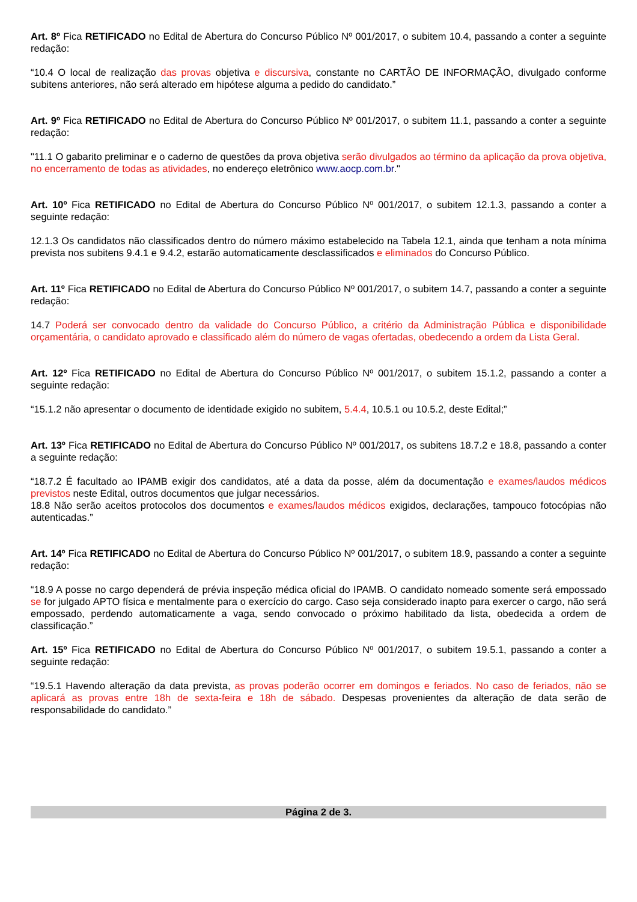Art. 8º Fica RETIFICADO no Edital de Abertura do Concurso Público Nº 001/2017, o subitem 10.4, passando a conter a seguinte redação:
“10.4 O local de realização das provas objetiva e discursiva, constante no CARTÃO DE INFORMAÇÃO, divulgado conforme subitens anteriores, não será alterado em hipótese alguma a pedido do candidato.”
Art. 9º Fica RETIFICADO no Edital de Abertura do Concurso Público Nº 001/2017, o subitem 11.1, passando a conter a seguinte redação:
"11.1 O gabarito preliminar e o caderno de questões da prova objetiva serão divulgados ao término da aplicação da prova objetiva, no encerramento de todas as atividades, no endereço eletrônico www.aocp.com.br."
Art. 10º Fica RETIFICADO no Edital de Abertura do Concurso Público Nº 001/2017, o subitem 12.1.3, passando a conter a seguinte redação:
12.1.3 Os candidatos não classificados dentro do número máximo estabelecido na Tabela 12.1, ainda que tenham a nota mínima prevista nos subitens 9.4.1 e 9.4.2, estarão automaticamente desclassificados e eliminados do Concurso Público.
Art. 11º Fica RETIFICADO no Edital de Abertura do Concurso Público Nº 001/2017, o subitem 14.7, passando a conter a seguinte redação:
14.7 Poderá ser convocado dentro da validade do Concurso Público, a critério da Administração Pública e disponibilidade orçamentária, o candidato aprovado e classificado além do número de vagas ofertadas, obedecendo a ordem da Lista Geral.
Art. 12º Fica RETIFICADO no Edital de Abertura do Concurso Público Nº 001/2017, o subitem 15.1.2, passando a conter a seguinte redação:
“15.1.2 não apresentar o documento de identidade exigido no subitem, 5.4.4, 10.5.1 ou 10.5.2, deste Edital;”
Art. 13º Fica RETIFICADO no Edital de Abertura do Concurso Público Nº 001/2017, os subitens 18.7.2 e 18.8, passando a conter a seguinte redação:
“18.7.2 É facultado ao IPAMB exigir dos candidatos, até a data da posse, além da documentação e exames/laudos médicos previstos neste Edital, outros documentos que julgar necessários.
18.8 Não serão aceitos protocolos dos documentos e exames/laudos médicos exigidos, declarações, tampouco fotocópias não autenticadas.”
Art. 14º Fica RETIFICADO no Edital de Abertura do Concurso Público Nº 001/2017, o subitem 18.9, passando a conter a seguinte redação:
“18.9 A posse no cargo dependerá de prévia inspeção médica oficial do IPAMB. O candidato nomeado somente será empossado se for julgado APTO física e mentalmente para o exercício do cargo. Caso seja considerado inapto para exercer o cargo, não será empossado, perdendo automaticamente a vaga, sendo convocado o próximo habilitado da lista, obedecida a ordem de classificação.”
Art. 15º Fica RETIFICADO no Edital de Abertura do Concurso Público Nº 001/2017, o subitem 19.5.1, passando a conter a seguinte redação:
“19.5.1 Havendo alteração da data prevista, as provas poderão ocorrer em domingos e feriados. No caso de feriados, não se aplicará as provas entre 18h de sexta-feira e 18h de sábado. Despesas provenientes da alteração de data serão de responsabilidade do candidato.”
Página 2 de 3.